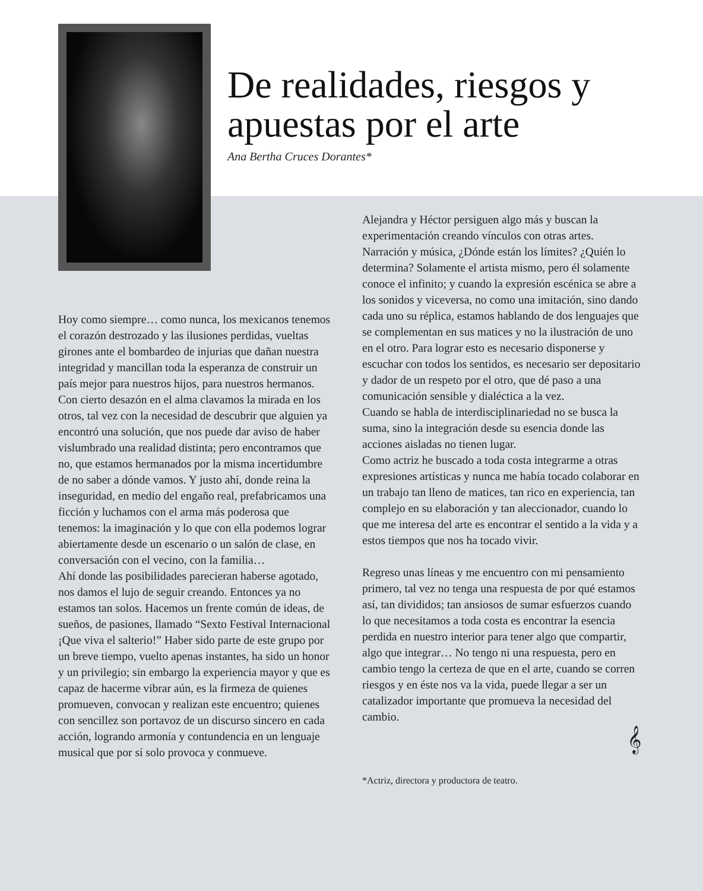De realidades, riesgos y apuestas por el arte
Ana Bertha Cruces Dorantes*
Hoy como siempre… como nunca, los mexicanos tenemos el corazón destrozado y las ilusiones perdidas, vueltas girones ante el bombardeo de injurias que dañan nuestra integridad y mancillan toda la esperanza de construir un país mejor para nuestros hijos, para nuestros hermanos. Con cierto desazón en el alma clavamos la mirada en los otros, tal vez con la necesidad de descubrir que alguien ya encontró una solución, que nos puede dar aviso de haber vislumbrado una realidad distinta; pero encontramos que no, que estamos hermanados por la misma incertidumbre de no saber a dónde vamos. Y justo ahí, donde reina la inseguridad, en medio del engaño real, prefabricamos una ficción y luchamos con el arma más poderosa que tenemos: la imaginación y lo que con ella podemos lograr abiertamente desde un escenario o un salón de clase, en conversación con el vecino, con la familia…
Ahí donde las posibilidades parecieran haberse agotado, nos damos el lujo de seguir creando. Entonces ya no estamos tan solos. Hacemos un frente común de ideas, de sueños, de pasiones, llamado “Sexto Festival Internacional ¡Que viva el salterio!” Haber sido parte de este grupo por un breve tiempo, vuelto apenas instantes, ha sido un honor y un privilegio; sin embargo la experiencia mayor y que es capaz de hacerme vibrar aún, es la firmeza de quienes promueven, convocan y realizan este encuentro; quienes con sencillez son portavoz de un discurso sincero en cada acción, logrando armonía y contundencia en un lenguaje musical que por sí solo provoca y conmueve.
Alejandra y Héctor persiguen algo más y buscan la experimentación creando vínculos con otras artes. Narración y música, ¿Dónde están los límites? ¿Quién lo determina? Solamente el artista mismo, pero él solamente conoce el infinito; y cuando la expresión escénica se abre a los sonidos y viceversa, no como una imitación, sino dando cada uno su réplica, estamos hablando de dos lenguajes que se complementan en sus matices y no la ilustración de uno en el otro. Para lograr esto es necesario disponerse y escuchar con todos los sentidos, es necesario ser depositario y dador de un respeto por el otro, que dé paso a una comunicación sensible y dialéctica a la vez.
Cuando se habla de interdisciplinariedad no se busca la suma, sino la integración desde su esencia donde las acciones aisladas no tienen lugar.
Como actriz he buscado a toda costa integrarme a otras expresiones artísticas y nunca me había tocado colaborar en un trabajo tan lleno de matices, tan rico en experiencia, tan complejo en su elaboración y tan aleccionador, cuando lo que me interesa del arte es encontrar el sentido a la vida y a estos tiempos que nos ha tocado vivir.
Regreso unas líneas y me encuentro con mi pensamiento primero, tal vez no tenga una respuesta de por qué estamos así, tan divididos; tan ansiosos de sumar esfuerzos cuando lo que necesitamos a toda costa es encontrar la esencia perdida en nuestro interior para tener algo que compartir, algo que integrar… No tengo ni una respuesta, pero en cambio tengo la certeza de que en el arte, cuando se corren riesgos y en éste nos va la vida, puede llegar a ser un catalizador importante que promueva la necesidad del cambio.
𝄞
*Actriz, directora y productora de teatro.